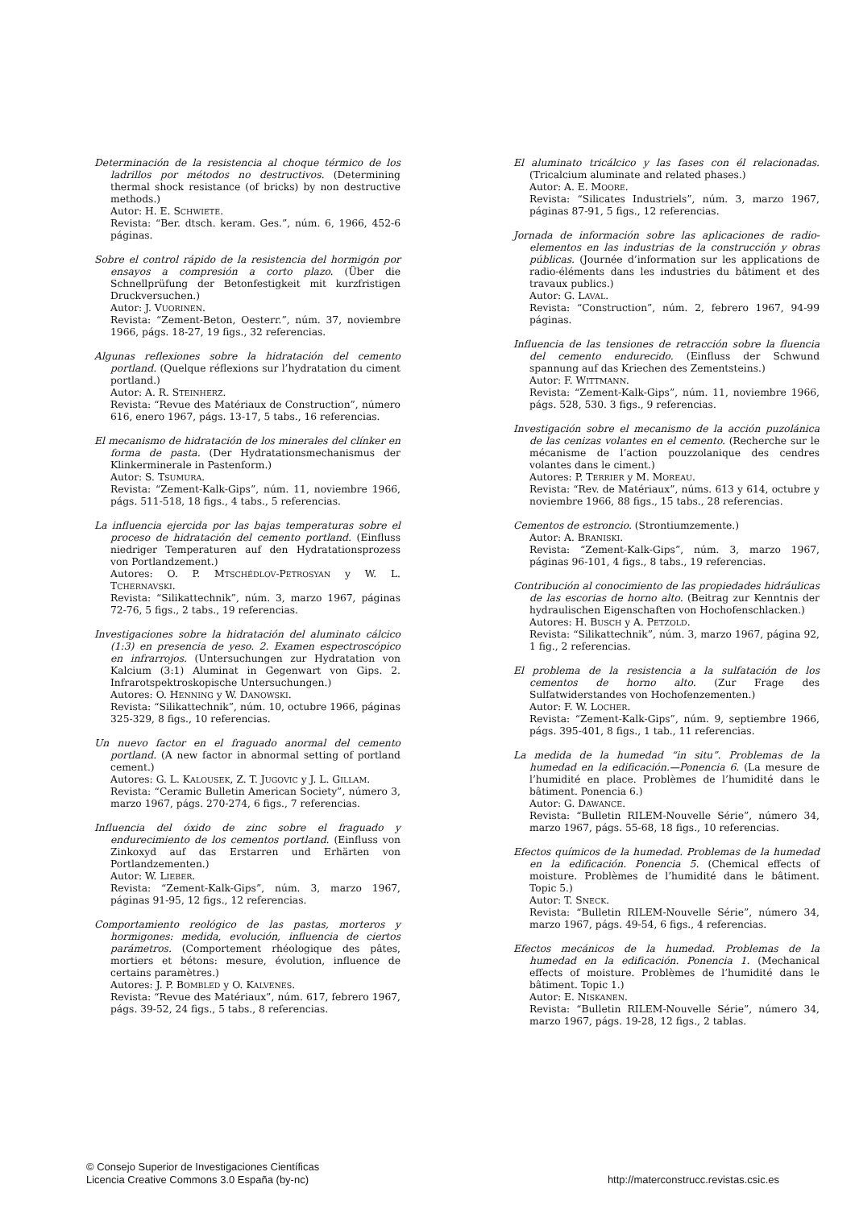Determinación de la resistencia al choque térmico de los ladrillos por métodos no destructivos. (Determining thermal shock resistance (of bricks) by non destructive methods.)
Autor: H. E. SCHWIETE.
Revista: “Ber. dtsch. keram. Ges.”, núm. 6, 1966, 452-6 páginas.
Sobre el control rápido de la resistencia del hormigón por ensayos a compresión a corto plazo. (Über die Schnellprüfung der Betonfestigkeit mit kurzfristigen Druckversuchen.)
Autor: J. VUORINEN.
Revista: “Zement-Beton, Oesterr.”, núm. 37, noviembre 1966, págs. 18-27, 19 figs., 32 referencias.
Algunas reflexiones sobre la hidratación del cemento portland. (Quelque réflexions sur l’hydratation du ciment portland.)
Autor: A. R. STEINHERZ.
Revista: “Revue des Matériaux de Construction”, número 616, enero 1967, págs. 13-17, 5 tabs., 16 referencias.
El mecanismo de hidratación de los minerales del clínker en forma de pasta. (Der Hydratationsmechanismus der Klinkerminerale in Pastenform.)
Autor: S. TSUMURA.
Revista: “Zement-Kalk-Gips”, núm. 11, noviembre 1966, págs. 511-518, 18 figs., 4 tabs., 5 referencias.
La influencia ejercida por las bajas temperaturas sobre el proceso de hidratación del cemento portland. (Einfluss niedriger Temperaturen auf den Hydratationsprozess von Portlandzement.)
Autores: O. P. MTSCHÉDLOV-PETROSYAN y W. L. TCHERNAVSKI.
Revista: “Silikattechnik”, núm. 3, marzo 1967, páginas 72-76, 5 figs., 2 tabs., 19 referencias.
Investigaciones sobre la hidratación del aluminato cálcico (1:3) en presencia de yeso. 2. Examen espectroscópico en infrarrojos. (Untersuchungen zur Hydratation von Kalcium (3:1) Aluminat in Gegenwart von Gips. 2. Infrarotspektroskopische Untersuchungen.)
Autores: O. HENNING y W. DANOWSKI.
Revista: “Silikattechnik”, núm. 10, octubre 1966, páginas 325-329, 8 figs., 10 referencias.
Un nuevo factor en el fraguado anormal del cemento portland. (A new factor in abnormal setting of portland cement.)
Autores: G. L. KALOUSEK, Z. T. JUGOVIC y J. L. GILLAM.
Revista: “Ceramic Bulletin American Society”, número 3, marzo 1967, págs. 270-274, 6 figs., 7 referencias.
Influencia del óxido de zinc sobre el fraguado y endurecimiento de los cementos portland. (Einfluss von Zinkoxyd auf das Erstarren und Erhärten von Portlandzementen.)
Autor: W. LIEBER.
Revista: “Zement-Kalk-Gips”, núm. 3, marzo 1967, páginas 91-95, 12 figs., 12 referencias.
Comportamiento reológico de las pastas, morteros y hormigones: medida, evolución, influencia de ciertos parámetros. (Comportement rhéologique des pâtes, mortiers et bétons: mesure, évolution, influence de certains paramètres.)
Autores: J. P. BOMBLED y O. KALVENES.
Revista: “Revue des Matériaux”, núm. 617, febrero 1967, págs. 39-52, 24 figs., 5 tabs., 8 referencias.
El aluminato tricálcico y las fases con él relacionadas. (Tricalcium aluminate and related phases.)
Autor: A. E. MOORE.
Revista: “Silicates Industriels”, núm. 3, marzo 1967, páginas 87-91, 5 figs., 12 referencias.
Jornada de información sobre las aplicaciones de radio-elementos en las industrias de la construcción y obras públicas. (Journée d’information sur les applications de radio-éléments dans les industries du bâtiment et des travaux publics.)
Autor: G. LAVAL.
Revista: “Construction”, núm. 2, febrero 1967, 94-99 páginas.
Influencia de las tensiones de retracción sobre la fluencia del cemento endurecido. (Einfluss der Schwund spannung auf das Kriechen des Zementsteins.)
Autor: F. WITTMANN.
Revista: “Zement-Kalk-Gips”, núm. 11, noviembre 1966, págs. 528, 530. 3 figs., 9 referencias.
Investigación sobre el mecanismo de la acción puzolánica de las cenizas volantes en el cemento. (Recherche sur le mécanisme de l’action pouzzolanique des cendres volantes dans le ciment.)
Autores: P. TERRIER y M. MOREAU.
Revista: “Rev. de Matériaux”, núms. 613 y 614, octubre y noviembre 1966, 88 figs., 15 tabs., 28 referencias.
Cementos de estroncio. (Strontiumzemente.)
Autor: A. BRANISKI.
Revista: “Zement-Kalk-Gips”, núm. 3, marzo 1967, páginas 96-101, 4 figs., 8 tabs., 19 referencias.
Contribución al conocimiento de las propiedades hidráulicas de las escorias de horno alto. (Beitrag zur Kenntnis der hydraulischen Eigenschaften von Hochofenschlacken.)
Autores: H. BUSCH y A. PETZOLD.
Revista: “Silikattechnik”, núm. 3, marzo 1967, página 92, 1 fig., 2 referencias.
El problema de la resistencia a la sulfatación de los cementos de horno alto. (Zur Frage des Sulfatwiderstandes von Hochofenzementen.)
Autor: F. W. LOCHER.
Revista: “Zement-Kalk-Gips”, núm. 9, septiembre 1966, págs. 395-401, 8 figs., 1 tab., 11 referencias.
La medida de la humedad “in situ”. Problemas de la humedad en la edificación.—Ponencia 6. (La mesure de l’humidité en place. Problèmes de l’humidité dans le bâtiment. Ponencia 6.)
Autor: G. DAWANCE.
Revista: “Bulletin RILEM-Nouvelle Série”, número 34, marzo 1967, págs. 55-68, 18 figs., 10 referencias.
Efectos químicos de la humedad. Problemas de la humedad en la edificación. Ponencia 5. (Chemical effects of moisture. Problèmes de l’humidité dans le bâtiment. Topic 5.)
Autor: T. SNECK.
Revista: “Bulletin RILEM-Nouvelle Série”, número 34, marzo 1967, págs. 49-54, 6 figs., 4 referencias.
Efectos mecánicos de la humedad. Problemas de la humedad en la edificación. Ponencia 1. (Mechanical effects of moisture. Problèmes de l’humidité dans le bâtiment. Topic 1.)
Autor: E. NISKANEN.
Revista: “Bulletin RILEM-Nouvelle Série”, número 34, marzo 1967, págs. 19-28, 12 figs., 2 tablas.
© Consejo Superior de Investigaciones Científicas
Licencia Creative Commons 3.0 España (by-nc)
http://materconstrucc.revistas.csic.es